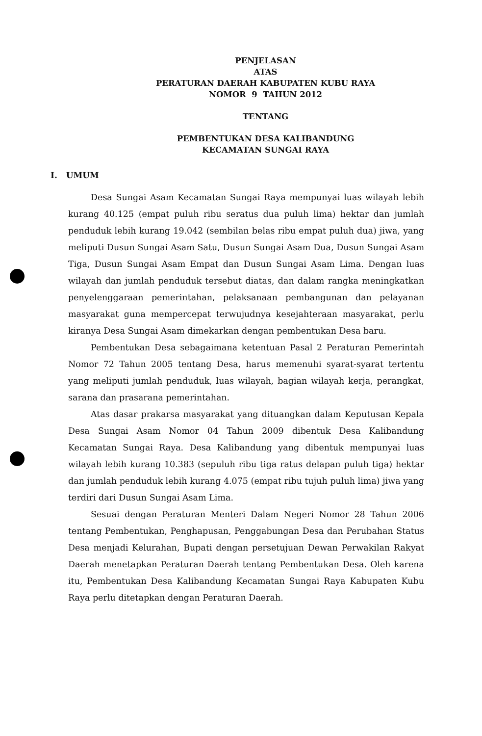PENJELASAN
ATAS
PERATURAN DAERAH KABUPATEN KUBU RAYA
NOMOR 9 TAHUN 2012
TENTANG
PEMBENTUKAN DESA KALIBANDUNG
KECAMATAN SUNGAI RAYA
I. UMUM
Desa Sungai Asam Kecamatan Sungai Raya mempunyai luas wilayah lebih kurang 40.125 (empat puluh ribu seratus dua puluh lima) hektar dan jumlah penduduk lebih kurang 19.042 (sembilan belas ribu empat puluh dua) jiwa, yang meliputi Dusun Sungai Asam Satu, Dusun Sungai Asam Dua, Dusun Sungai Asam Tiga, Dusun Sungai Asam Empat dan Dusun Sungai Asam Lima. Dengan luas wilayah dan jumlah penduduk tersebut diatas, dan dalam rangka meningkatkan penyelenggaraan pemerintahan, pelaksanaan pembangunan dan pelayanan masyarakat guna mempercepat terwujudnya kesejahteraan masyarakat, perlu kiranya Desa Sungai Asam dimekarkan dengan pembentukan Desa baru.
Pembentukan Desa sebagaimana ketentuan Pasal 2 Peraturan Pemerintah Nomor 72 Tahun 2005 tentang Desa, harus memenuhi syarat-syarat tertentu yang meliputi jumlah penduduk, luas wilayah, bagian wilayah kerja, perangkat, sarana dan prasarana pemerintahan.
Atas dasar prakarsa masyarakat yang dituangkan dalam Keputusan Kepala Desa Sungai Asam Nomor 04 Tahun 2009 dibentuk Desa Kalibandung Kecamatan Sungai Raya. Desa Kalibandung yang dibentuk mempunyai luas wilayah lebih kurang 10.383 (sepuluh ribu tiga ratus delapan puluh tiga) hektar dan jumlah penduduk lebih kurang 4.075 (empat ribu tujuh puluh lima) jiwa yang terdiri dari Dusun Sungai Asam Lima.
Sesuai dengan Peraturan Menteri Dalam Negeri Nomor 28 Tahun 2006 tentang Pembentukan, Penghapusan, Penggabungan Desa dan Perubahan Status Desa menjadi Kelurahan, Bupati dengan persetujuan Dewan Perwakilan Rakyat Daerah menetapkan Peraturan Daerah tentang Pembentukan Desa. Oleh karena itu, Pembentukan Desa Kalibandung Kecamatan Sungai Raya Kabupaten Kubu Raya perlu ditetapkan dengan Peraturan Daerah.